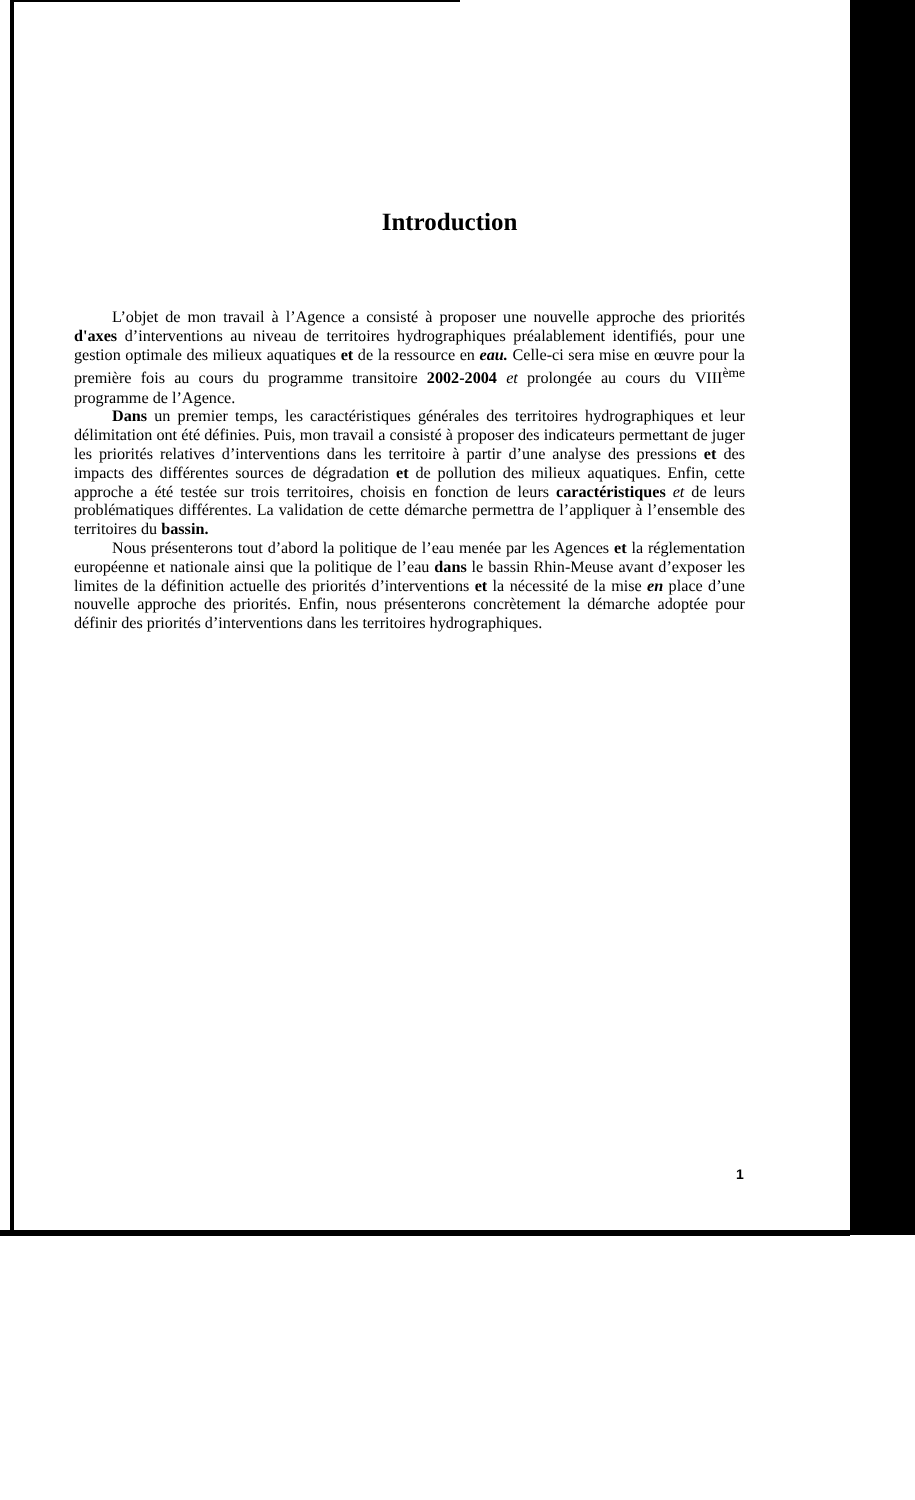Introduction
L’objet de mon travail à l’Agence a consisté à proposer une nouvelle approche des priorités d'axes d’interventions au niveau de territoires hydrographiques préalablement identifiés, pour une gestion optimale des milieux aquatiques et de la ressource en eau. Celle-ci sera mise en œuvre pour la première fois au cours du programme transitoire 2002-2004 et prolongée au cours du VIII<sup>ème</sup> programme de l’Agence.
Dans un premier temps, les caractéristiques générales des territoires hydrographiques et leur délimitation ont été définies. Puis, mon travail a consisté à proposer des indicateurs permettant de juger les priorités relatives d’interventions dans les territoire à partir d’une analyse des pressions et des impacts des différentes sources de dégradation et de pollution des milieux aquatiques. Enfin, cette approche a été testée sur trois territoires, choisis en fonction de leurs caractéristiques et de leurs problématiques différentes. La validation de cette démarche permettra de l’appliquer à l’ensemble des territoires du bassin.
Nous présenterons tout d’abord la politique de l’eau menée par les Agences et la réglementation européenne et nationale ainsi que la politique de l’eau dans le bassin Rhin-Meuse avant d’exposer les limites de la définition actuelle des priorités d’interventions et la nécessité de la mise en place d’une nouvelle approche des priorités. Enfin, nous présenterons concrètement la démarche adoptée pour définir des priorités d’interventions dans les territoires hydrographiques.
1